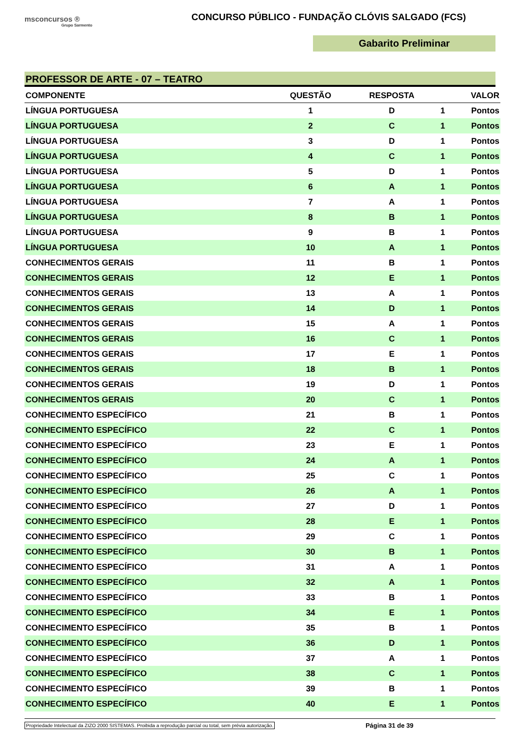msconcursos ®
Grupo Sarmento
CONCURSO PÚBLICO - FUNDAÇÃO CLÓVIS SALGADO (FCS)
Gabarito Preliminar
PROFESSOR DE ARTE - 07 – TEATRO
| COMPONENTE | QUESTÃO | RESPOSTA | VALOR | |
| --- | --- | --- | --- | --- |
| LÍNGUA PORTUGUESA | 1 | D | 1 | Pontos |
| LÍNGUA PORTUGUESA | 2 | C | 1 | Pontos |
| LÍNGUA PORTUGUESA | 3 | D | 1 | Pontos |
| LÍNGUA PORTUGUESA | 4 | C | 1 | Pontos |
| LÍNGUA PORTUGUESA | 5 | D | 1 | Pontos |
| LÍNGUA PORTUGUESA | 6 | A | 1 | Pontos |
| LÍNGUA PORTUGUESA | 7 | A | 1 | Pontos |
| LÍNGUA PORTUGUESA | 8 | B | 1 | Pontos |
| LÍNGUA PORTUGUESA | 9 | B | 1 | Pontos |
| LÍNGUA PORTUGUESA | 10 | A | 1 | Pontos |
| CONHECIMENTOS GERAIS | 11 | B | 1 | Pontos |
| CONHECIMENTOS GERAIS | 12 | E | 1 | Pontos |
| CONHECIMENTOS GERAIS | 13 | A | 1 | Pontos |
| CONHECIMENTOS GERAIS | 14 | D | 1 | Pontos |
| CONHECIMENTOS GERAIS | 15 | A | 1 | Pontos |
| CONHECIMENTOS GERAIS | 16 | C | 1 | Pontos |
| CONHECIMENTOS GERAIS | 17 | E | 1 | Pontos |
| CONHECIMENTOS GERAIS | 18 | B | 1 | Pontos |
| CONHECIMENTOS GERAIS | 19 | D | 1 | Pontos |
| CONHECIMENTOS GERAIS | 20 | C | 1 | Pontos |
| CONHECIMENTO ESPECÍFICO | 21 | B | 1 | Pontos |
| CONHECIMENTO ESPECÍFICO | 22 | C | 1 | Pontos |
| CONHECIMENTO ESPECÍFICO | 23 | E | 1 | Pontos |
| CONHECIMENTO ESPECÍFICO | 24 | A | 1 | Pontos |
| CONHECIMENTO ESPECÍFICO | 25 | C | 1 | Pontos |
| CONHECIMENTO ESPECÍFICO | 26 | A | 1 | Pontos |
| CONHECIMENTO ESPECÍFICO | 27 | D | 1 | Pontos |
| CONHECIMENTO ESPECÍFICO | 28 | E | 1 | Pontos |
| CONHECIMENTO ESPECÍFICO | 29 | C | 1 | Pontos |
| CONHECIMENTO ESPECÍFICO | 30 | B | 1 | Pontos |
| CONHECIMENTO ESPECÍFICO | 31 | A | 1 | Pontos |
| CONHECIMENTO ESPECÍFICO | 32 | A | 1 | Pontos |
| CONHECIMENTO ESPECÍFICO | 33 | B | 1 | Pontos |
| CONHECIMENTO ESPECÍFICO | 34 | E | 1 | Pontos |
| CONHECIMENTO ESPECÍFICO | 35 | B | 1 | Pontos |
| CONHECIMENTO ESPECÍFICO | 36 | D | 1 | Pontos |
| CONHECIMENTO ESPECÍFICO | 37 | A | 1 | Pontos |
| CONHECIMENTO ESPECÍFICO | 38 | C | 1 | Pontos |
| CONHECIMENTO ESPECÍFICO | 39 | B | 1 | Pontos |
| CONHECIMENTO ESPECÍFICO | 40 | E | 1 | Pontos |
Propriedade Intelectual da ZIZO 2000 SISTEMAS. Proibida a reprodução parcial ou total, sem prévia autorização. Página 31 de 39